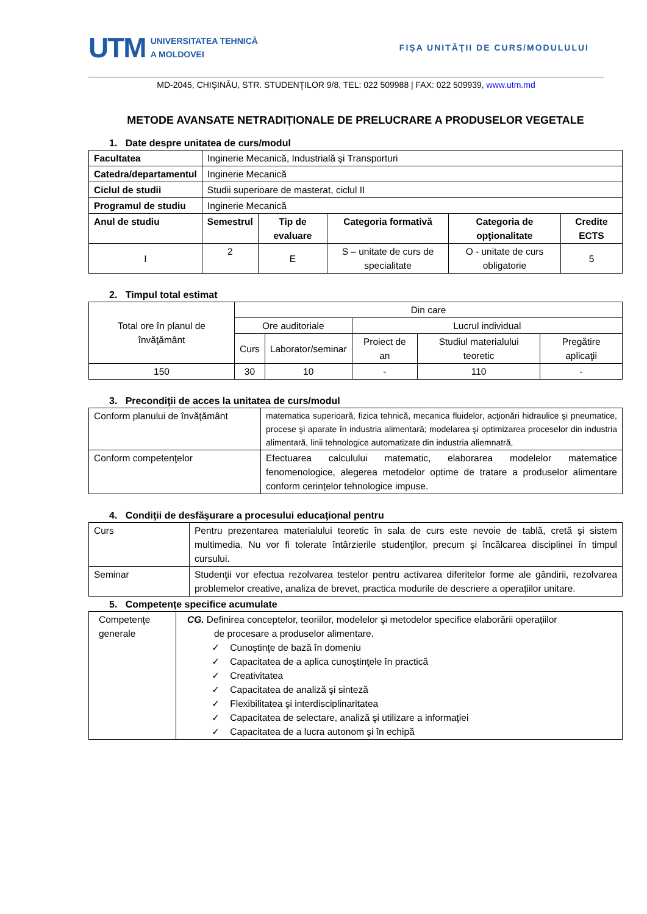UTM UNIVERSITATEA TEHNICĂ
A MOLDOVEI
FIŞA UNITĂŢII DE CURS/MODULULUI
MD-2045, CHIŞINĂU, STR. STUDENŢILOR 9/8, TEL: 022 509988 | FAX: 022 509939, www.utm.md
METODE AVANSATE NETRADIȚIONALE DE PRELUCRARE A PRODUSELOR VEGETALE
1. Date despre unitatea de curs/modul
| Facultatea | Inginerie Mecanică, Industrială şi Transporturi | | | | |
| Catedra/departamentul | Inginerie Mecanică | | | | |
| Ciclul de studii | Studii superioare de masterat, ciclul II | | | | |
| Programul de studiu | Inginerie Mecanică | | | | |
| Anul de studiu | Semestrul | Tip de evaluare | Categoria formativă | Categoria de opţionalitate | Credite ECTS |
| I | 2 | E | S – unitate de curs de specialitate | O - unitate de curs obligatorie | 5 |
2. Timpul total estimat
| Total ore în planul de învăţământ | Din care | | | | |
| | Ore auditoriale | | Lucrul individual | | |
| | Curs | Laborator/seminar | Proiect de an | Studiul materialului teoretic | Pregătire aplicaţii |
| 150 | 30 | 10 | - | 110 | - |
3. Precondiţii de acces la unitatea de curs/modul
| Conform planului de învăţământ | matematica superioară, fizica tehnică, mecanica fluidelor, acţionări hidraulice şi pneumatice, procese şi aparate în industria alimentară; modelarea şi optimizarea proceselor din industria alimentară, linii tehnologice automatizate din industria aliemnatră, |
| Conform competenţelor | Efectuarea calculului matematic, elaborarea modelelor matematice fenomenologice, alegerea metodelor optime de tratare a produselor alimentare conform cerințelor tehnologice impuse. |
4. Condiţii de desfăşurare a procesului educaţional pentru
| Curs | Pentru prezentarea materialului teoretic în sala de curs este nevoie de tablă, cretă şi sistem multimedia. Nu vor fi tolerate întârzierile studenţilor, precum şi încălcarea disciplinei în timpul cursului. |
| Seminar | Studenţii vor efectua rezolvarea testelor pentru activarea diferitelor forme ale gândirii, rezolvarea problemelor creative, analiza de brevet, practica modurile de descriere a operațiilor unitare. |
5. Competenţe specifice acumulate
| Competenţe generale | CG. Definirea conceptelor, teoriilor, modelelor şi metodelor specifice elaborării operațiilor de procesare a produselor alimentare. ✓ Cunoştinţe de bază în domeniu ✓ Capacitatea de a aplica cunoştinţele în practică ✓ Creativitatea ✓ Capacitatea de analiză şi sinteză ✓ Flexibilitatea şi interdisciplinaritatea ✓ Capacitatea de selectare, analiză şi utilizare a informaţiei ✓ Capacitatea de a lucra autonom şi în echipă |